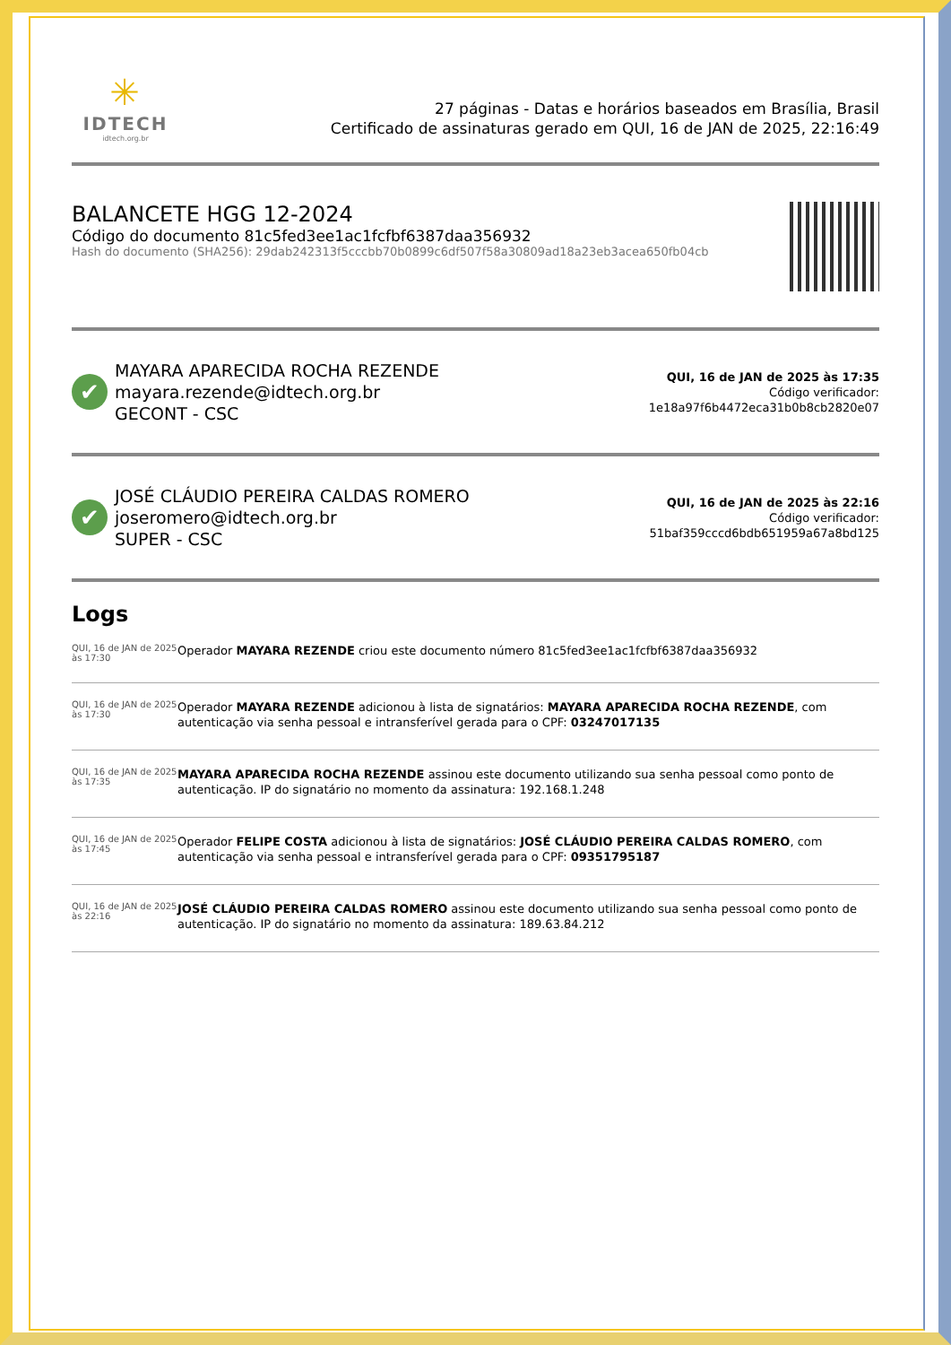✳
IDTECH
idtech.org.br
27 páginas - Datas e horários baseados em Brasília, Brasil
Certificado de assinaturas gerado em QUI, 16 de JAN de 2025, 22:16:49
BALANCETE HGG 12-2024
Código do documento 81c5fed3ee1ac1fcfbf6387daa356932
Hash do documento (SHA256): 29dab242313f5cccbb70b0899c6df507f58a30809ad18a23eb3acea650fb04cb
✔
MAYARA APARECIDA ROCHA REZENDE
mayara.rezende@idtech.org.br
GECONT - CSC
QUI, 16 de JAN de 2025 às 17:35
Código verificador:
1e18a97f6b4472eca31b0b8cb2820e07
✔
JOSÉ CLÁUDIO PEREIRA CALDAS ROMERO
joseromero@idtech.org.br
SUPER - CSC
QUI, 16 de JAN de 2025 às 22:16
Código verificador:
51baf359cccd6bdb651959a67a8bd125
Logs
QUI, 16 de JAN de 2025 às 17:30
Operador MAYARA REZENDE criou este documento número 81c5fed3ee1ac1fcfbf6387daa356932
QUI, 16 de JAN de 2025 às 17:30
Operador MAYARA REZENDE adicionou à lista de signatários: MAYARA APARECIDA ROCHA REZENDE, com autenticação via senha pessoal e intransferível gerada para o CPF: 03247017135
QUI, 16 de JAN de 2025 às 17:35
MAYARA APARECIDA ROCHA REZENDE assinou este documento utilizando sua senha pessoal como ponto de autenticação. IP do signatário no momento da assinatura: 192.168.1.248
QUI, 16 de JAN de 2025 às 17:45
Operador FELIPE COSTA adicionou à lista de signatários: JOSÉ CLÁUDIO PEREIRA CALDAS ROMERO, com autenticação via senha pessoal e intransferível gerada para o CPF: 09351795187
QUI, 16 de JAN de 2025 às 22:16
JOSÉ CLÁUDIO PEREIRA CALDAS ROMERO assinou este documento utilizando sua senha pessoal como ponto de autenticação. IP do signatário no momento da assinatura: 189.63.84.212